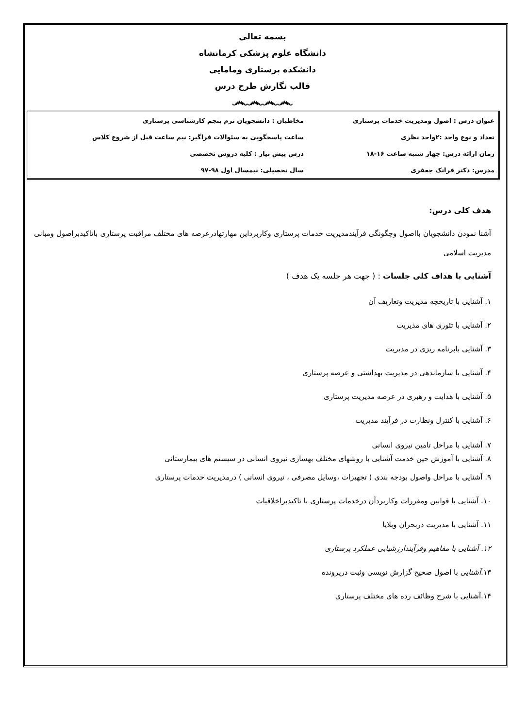بسمه تعالی
دانشگاه علوم پزشکی کرمانشاه
دانشکده پرستاری ومامایی
قالب نگارش طرح درس
෴෴෴෴
| عنوان درس : اصول ومدیریت خدمات پرستاری | مخاطبان : دانشجویان ترم پنجم کارشناسی پرستاری |
| تعداد و نوع واحد :۲واحد نظری | ساعت پاسخگویی به سئوالات فراگیر: نیم ساعت قبل از شروع کلاس |
| زمان ارائه درس: چهار شنبه ساعت ۱۶-۱۸ | درس پیش نیاز : کلیه دروس تخصصی |
| مدرس: دکتر فرانک جعفری | سال تحصیلی: نیمسال اول ۹۸-۹۷ |
هدف کلی درس:
آشنا نمودن دانشجویان بااصول وچگونگی فرآیندمدیریت خدمات پرستاری وکاربرداین مهارتهادرعرصه های مختلف مراقبت پرستاری باتاکیدبراصول ومبانی مدیریت اسلامی
آشنایی با هداف کلی جلسات : ( جهت هر جلسه یک هدف )
۱. آشنایی با تاریخچه مدیریت وتعاریف آن
۲. آشنایی با تئوری های مدیریت
۳. آشنایی بابرنامه ریزی در مدیریت
۴. آشنایی با سازماندهی در مدیریت بهداشتی و عرصه پرستاری
۵. آشنایی با هدایت و رهبری در عرصه مدیریت پرستاری
۶. آشنایی با کنترل ونظارت در فرآیند مدیریت
۷. آشنایی با مراحل تامین نیروی انسانی
۸. آشنایی با آموزش حین خدمت آشنایی با روشهای مختلف بهسازی نیروی انسانی در سیستم های بیمارستانی
۹. آشنایی با مراحل واصول بودجه بندی ( تجهیزات ،وسایل مصرفی ، نیروی انسانی ) درمدیریت خدمات پرستاری
۱۰. آشنایی با قوانین ومقررات وکاربردآن درخدمات پرستاری با تاکیدبراخلاقیات
۱۱. آشنایی با مدیریت دربحران وبلایا
۱۲. آشنایی با مفاهیم وفرآیندارزشیابی عملکرد پرستاری
۱۳.آشنایی با اصول صحیح گزارش نویسی وثبت درپرونده
۱۴.آشنایی با شرح وظائف رده های مختلف پرستاری